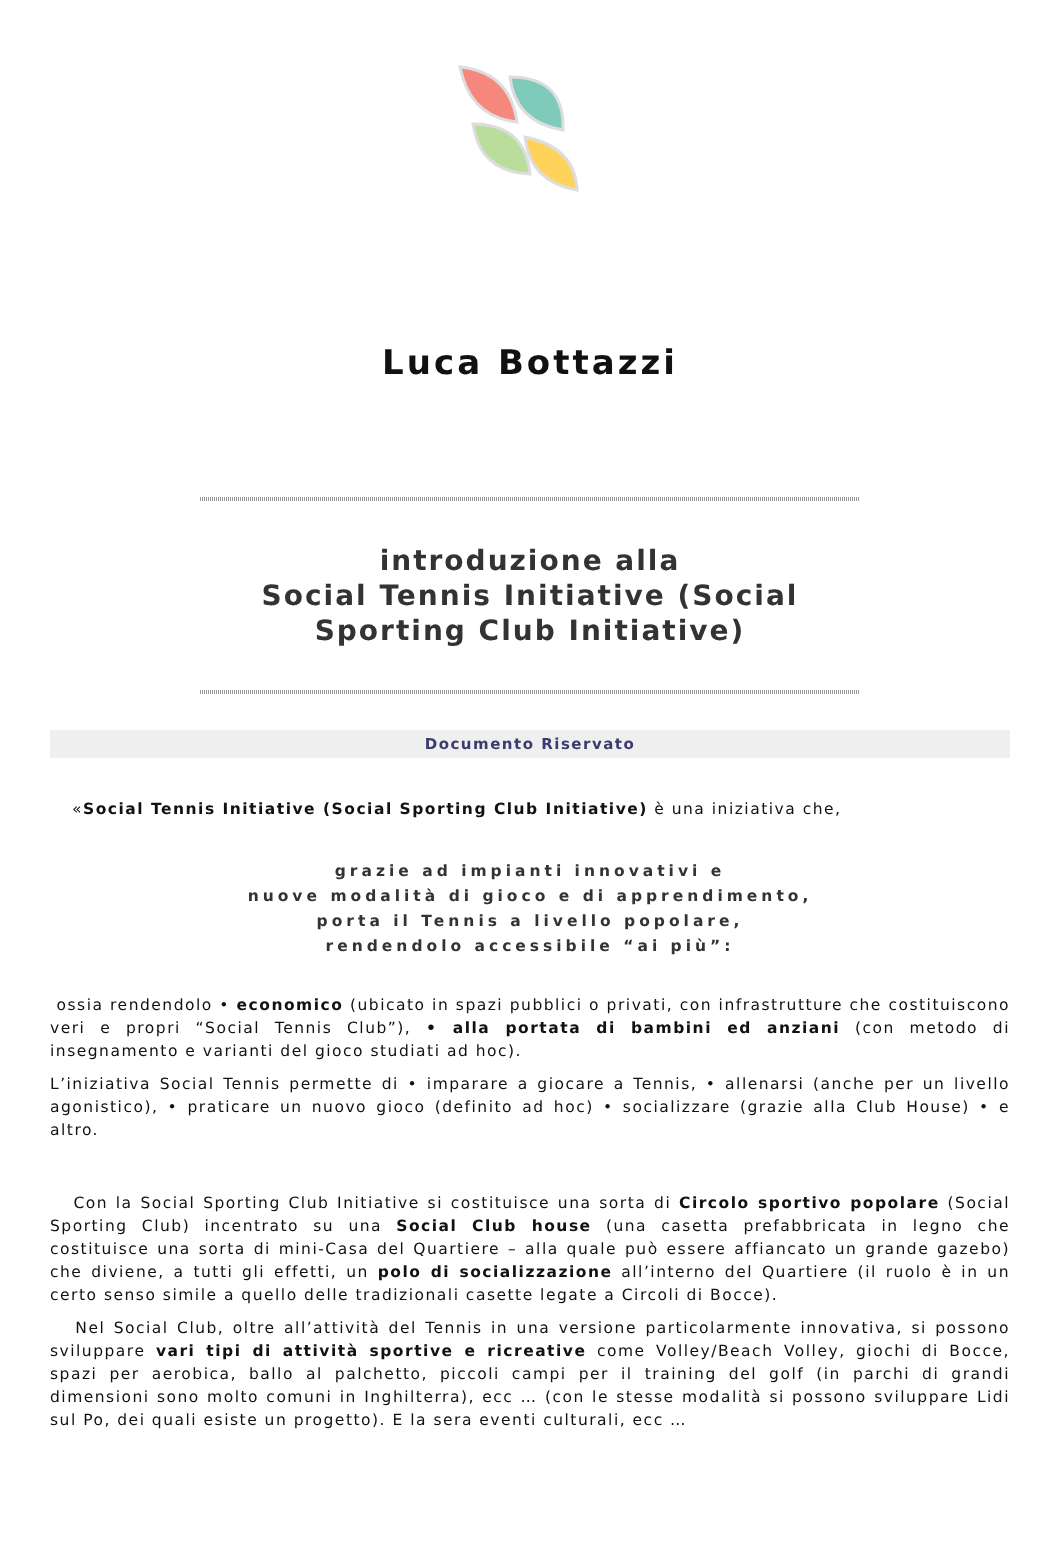Luca Bottazzi
introduzione alla
Social Tennis Initiative (Social
Sporting Club Initiative)
Documento Riservato
«Social Tennis Initiative (Social Sporting Club Initiative) è una iniziativa che,
grazie ad impianti innovativi e
nuove modalità di gioco e di apprendimento,
porta il Tennis a livello popolare,
rendendolo accessibile “ai più”:
ossia rendendolo • economico (ubicato in spazi pubblici o privati, con infrastrutture che costituiscono veri e propri “Social Tennis Club”), • alla portata di bambini ed anziani (con metodo di insegnamento e varianti del gioco studiati ad hoc).
L’iniziativa Social Tennis permette di • imparare a giocare a Tennis, • allenarsi (anche per un livello agonistico), • praticare un nuovo gioco (definito ad hoc) • socializzare (grazie alla Club House) • e altro.
Con la Social Sporting Club Initiative si costituisce una sorta di Circolo sportivo popolare (Social Sporting Club) incentrato su una Social Club house (una casetta prefabbricata in legno che costituisce una sorta di mini-Casa del Quartiere – alla quale può essere affiancato un grande gazebo) che diviene, a tutti gli effetti, un polo di socializzazione all’interno del Quartiere (il ruolo è in un certo senso simile a quello delle tradizionali casette legate a Circoli di Bocce).
Nel Social Club, oltre all’attività del Tennis in una versione particolarmente innovativa, si possono sviluppare vari tipi di attività sportive e ricreative come Volley/Beach Volley, giochi di Bocce, spazi per aerobica, ballo al palchetto, piccoli campi per il training del golf (in parchi di grandi dimensioni sono molto comuni in Inghilterra), ecc … (con le stesse modalità si possono sviluppare Lidi sul Po, dei quali esiste un progetto). E la sera eventi culturali, ecc …